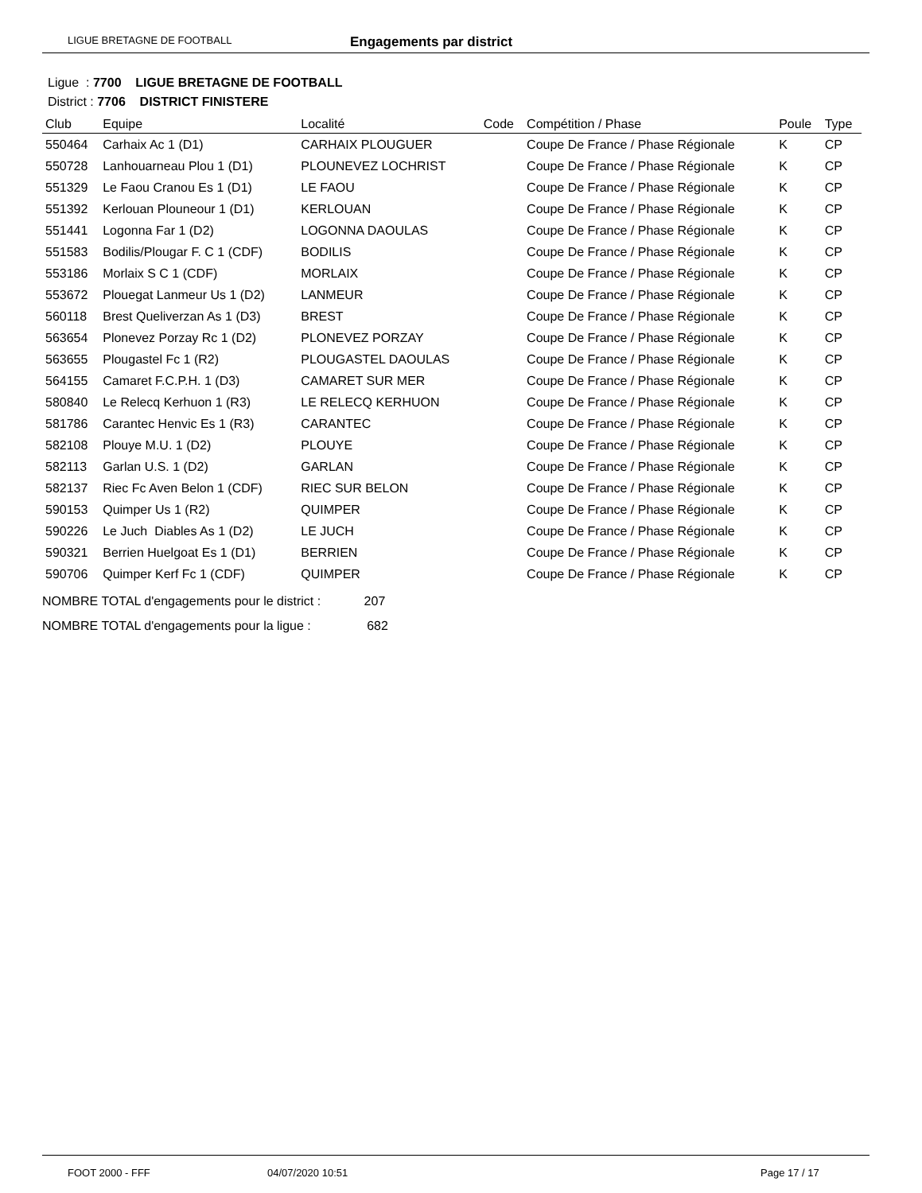LIGUE BRETAGNE DE FOOTBALL Engagements par district
Ligue : 7700 LIGUE BRETAGNE DE FOOTBALL
District : 7706 DISTRICT FINISTERE
| Club | Equipe | Localité | Code | Compétition / Phase | Poule | Type |
| --- | --- | --- | --- | --- | --- | --- |
| 550464 | Carhaix Ac 1 (D1) | CARHAIX PLOUGUER | | Coupe De France / Phase Régionale | K | CP |
| 550728 | Lanhouarneau Plou 1 (D1) | PLOUNEVEZ LOCHRIST | | Coupe De France / Phase Régionale | K | CP |
| 551329 | Le Faou Cranou Es 1 (D1) | LE FAOU | | Coupe De France / Phase Régionale | K | CP |
| 551392 | Kerlouan Plouneour 1 (D1) | KERLOUAN | | Coupe De France / Phase Régionale | K | CP |
| 551441 | Logonna Far 1 (D2) | LOGONNA DAOULAS | | Coupe De France / Phase Régionale | K | CP |
| 551583 | Bodilis/Plougar F. C 1 (CDF) | BODILIS | | Coupe De France / Phase Régionale | K | CP |
| 553186 | Morlaix S C 1 (CDF) | MORLAIX | | Coupe De France / Phase Régionale | K | CP |
| 553672 | Plouegat Lanmeur Us 1 (D2) | LANMEUR | | Coupe De France / Phase Régionale | K | CP |
| 560118 | Brest Queliverzan As 1 (D3) | BREST | | Coupe De France / Phase Régionale | K | CP |
| 563654 | Plonevez Porzay Rc 1 (D2) | PLONEVEZ PORZAY | | Coupe De France / Phase Régionale | K | CP |
| 563655 | Plougastel Fc 1 (R2) | PLOUGASTEL DAOULAS | | Coupe De France / Phase Régionale | K | CP |
| 564155 | Camaret F.C.P.H. 1 (D3) | CAMARET SUR MER | | Coupe De France / Phase Régionale | K | CP |
| 580840 | Le Relecq Kerhuon 1 (R3) | LE RELECQ KERHUON | | Coupe De France / Phase Régionale | K | CP |
| 581786 | Carantec Henvic Es 1 (R3) | CARANTEC | | Coupe De France / Phase Régionale | K | CP |
| 582108 | Plouye M.U. 1 (D2) | PLOUYE | | Coupe De France / Phase Régionale | K | CP |
| 582113 | Garlan U.S. 1 (D2) | GARLAN | | Coupe De France / Phase Régionale | K | CP |
| 582137 | Riec Fc Aven Belon 1 (CDF) | RIEC SUR BELON | | Coupe De France / Phase Régionale | K | CP |
| 590153 | Quimper Us 1 (R2) | QUIMPER | | Coupe De France / Phase Régionale | K | CP |
| 590226 | Le Juch Diables As 1 (D2) | LE JUCH | | Coupe De France / Phase Régionale | K | CP |
| 590321 | Berrien Huelgoat Es 1 (D1) | BERRIEN | | Coupe De France / Phase Régionale | K | CP |
| 590706 | Quimper Kerf Fc 1 (CDF) | QUIMPER | | Coupe De France / Phase Régionale | K | CP |
NOMBRE TOTAL d'engagements pour le district : 207
NOMBRE TOTAL d'engagements pour la ligue : 682
FOOT 2000 - FFF 04/07/2020 10:51 Page 17 / 17